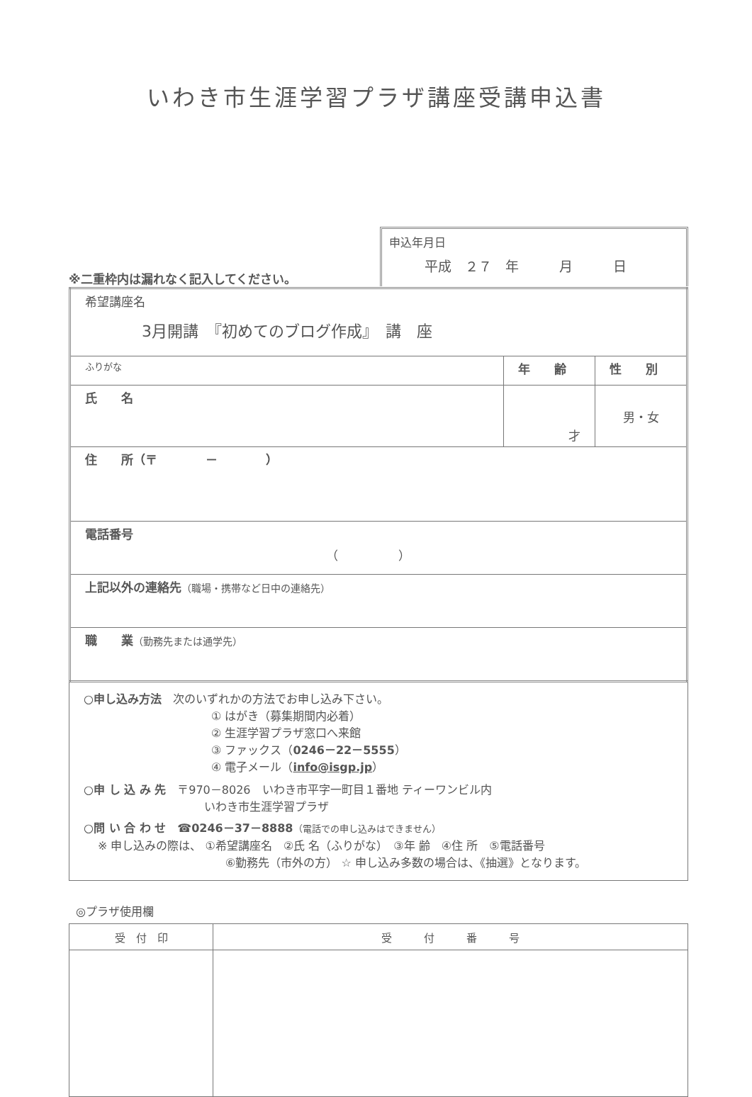いわき市生涯学習プラザ講座受講申込書
※二重枠内は漏れなく記入してください。
申込年月日
平成　２７　年　　　月　　　日
| 希望講座名 3月開講 『初めてのブログ作成』 講 座 | | |
| ふりがな | 年 齢 | 性 別 |
| 氏 名 | 才 | 男・女 |
| 住 所（〒 － ） | | |
| 電話番号 （ ） | | |
| 上記以外の連絡先 （職場・携帯など日中の連絡先） | | |
| 職 業 （勤務先または通学先） | | |
○申し込み方法　次のいずれかの方法でお申し込み下さい。
① はがき（募集期間内必着）
② 生涯学習プラザ窓口へ来館
③ ファックス（0246－22－5555）
④ 電子メール（info@isgp.jp）
○申 し 込 み 先　〒970－8026　いわき市平字一町目１番地 ティーワンビル内
いわき市生涯学習プラザ
○問 い 合 わ せ　☎0246－37－8888（電話での申し込みはできません）
※ 申し込みの際は、 ①希望講座名　②氏 名（ふりがな）　③年 齢　④住 所　⑤電話番号
⑥勤務先（市外の方） ☆ 申し込み多数の場合は、《抽選》となります。
◎プラザ使用欄
| 受 付 印 | 受 付 番 号 |
| --- | --- |